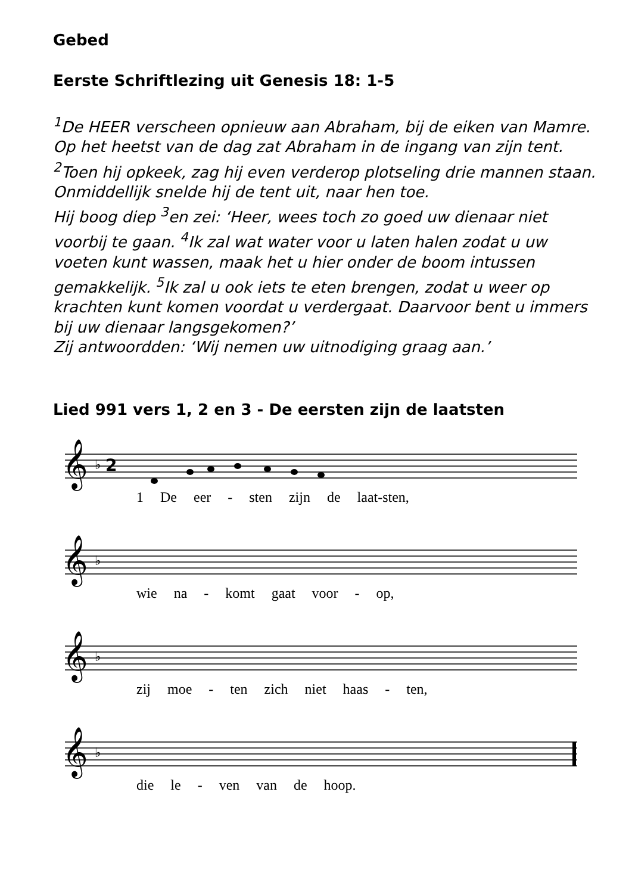Gebed
Eerste Schriftlezing uit Genesis 18: 1-5
<sup>1</sup> De HEER verscheen opnieuw aan Abraham, bij de eiken van Mamre.
Op het heetst van de dag zat Abraham in de ingang van zijn tent.
<sup>2</sup> Toen hij opkeek, zag hij even verderop plotseling drie mannen staan. Onmiddellijk snelde hij de tent uit, naar hen toe.
Hij boog diep <sup>3</sup>en zei: ‘Heer, wees toch zo goed uw dienaar niet voorbij te gaan. <sup>4</sup>Ik zal wat water voor u laten halen zodat u uw voeten kunt wassen, maak het u hier onder de boom intussen gemakkelijk. <sup>5</sup>Ik zal u ook iets te eten brengen, zodat u weer op krachten kunt komen voordat u verdergaat. Daarvoor bent u immers bij uw dienaar langsgekomen?’
Zij antwoordden: ‘Wij nemen uw uitnodiging graag aan.’
Lied 991 vers 1, 2 en 3 - De eersten zijn de laatsten
𝄞
♭
2
1 De eer - sten zijn de laat-sten,
𝄞
♭
wie na - komt gaat voor - op,
𝄞
♭
zij moe - ten zich niet haas - ten,
𝄞
♭
die le - ven van de hoop.